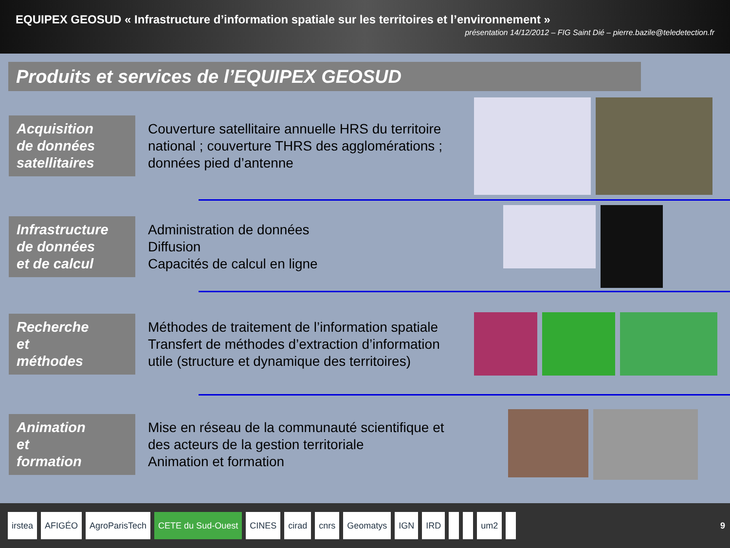EQUIPEX GEOSUD « Infrastructure d’information spatiale sur les territoires et l’environnement »
présentation 14/12/2012 – FIG Saint Dié – pierre.bazile@teledetection.fr
Produits et services de l’EQUIPEX GEOSUD
Acquisition
de données
satellitaires
Couverture satellitaire annuelle HRS du territoire national ; couverture THRS des agglomérations ; données pied d’antenne
Infrastructure
de données
et de calcul
Administration de données
Diffusion
Capacités de calcul en ligne
Recherche
et
méthodes
Méthodes de traitement de l’information spatiale Transfert de méthodes d’extraction d’information utile (structure et dynamique des territoires)
Animation
et
formation
Mise en réseau de la communauté scientifique et des acteurs de la gestion territoriale
Animation et formation
irstea AFIGÉO AgroParisTech CETE du Sud-Ouest CINES cirad cnrs Geomatys IGN IRD um2
9